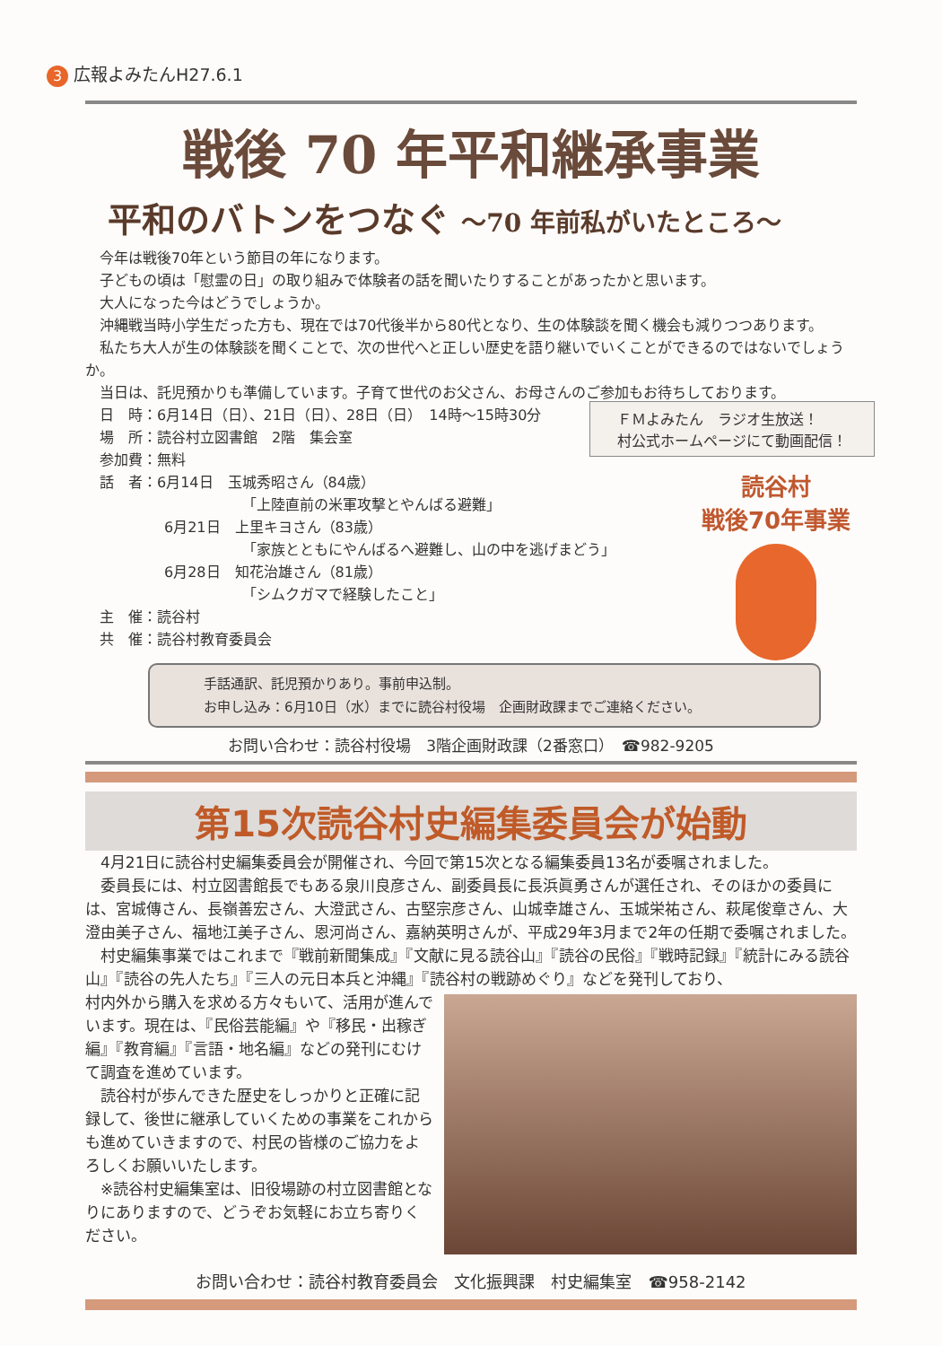3 広報よみたんH27.6.1
戦後 70 年平和継承事業
平和のバトンをつなぐ ～70 年前私がいたところ～
今年は戦後70年という節目の年になります。
子どもの頃は「慰霊の日」の取り組みで体験者の話を聞いたりすることがあったかと思います。
大人になった今はどうでしょうか。
沖縄戦当時小学生だった方も、現在では70代後半から80代となり、生の体験談を聞く機会も減りつつあります。
私たち大人が生の体験談を聞くことで、次の世代へと正しい歴史を語り継いでいくことができるのではないでしょうか。
当日は、託児預かりも準備しています。子育て世代のお父さん、お母さんのご参加もお待ちしております。
日　時：6月14日（日）、21日（日）、28日（日）　14時～15時30分
場　所：読谷村立図書館　2階　集会室
参加費：無料
話　者：6月14日　玉城秀昭さん（84歳）
「上陸直前の米軍攻撃とやんばる避難」
6月21日　上里キヨさん（83歳）
「家族とともにやんばるへ避難し、山の中を逃げまどう」
6月28日　知花治雄さん（81歳）
「シムクガマで経験したこと」
主　催：読谷村
共　催：読谷村教育委員会
ＦＭよみたん　ラジオ生放送！
村公式ホームページにて動画配信！
読谷村
戦後70年事業
手話通訳、託児預かりあり。事前申込制。
お申し込み：6月10日（水）までに読谷村役場　企画財政課までご連絡ください。
お問い合わせ：読谷村役場　3階企画財政課（2番窓口）　☎982-9205
第15次読谷村史編集委員会が始動
4月21日に読谷村史編集委員会が開催され、今回で第15次となる編集委員13名が委嘱されました。
委員長には、村立図書館長でもある泉川良彦さん、副委員長に長浜眞勇さんが選任され、そのほかの委員には、宮城傳さん、長嶺善宏さん、大澄武さん、古堅宗彦さん、山城幸雄さん、玉城栄祐さん、萩尾俊章さん、大澄由美子さん、福地江美子さん、恩河尚さん、嘉納英明さんが、平成29年3月まで2年の任期で委嘱されました。
村史編集事業ではこれまで『戦前新聞集成』『文献に見る読谷山』『読谷の民俗』『戦時記録』『統計にみる読谷山』『読谷の先人たち』『三人の元日本兵と沖縄』『読谷村の戦跡めぐり』などを発刊しており、
村内外から購入を求める方々もいて、活用が進んでいます。現在は、『民俗芸能編』や『移民・出稼ぎ編』『教育編』『言語・地名編』などの発刊にむけて調査を進めています。
読谷村が歩んできた歴史をしっかりと正確に記録して、後世に継承していくための事業をこれからも進めていきますので、村民の皆様のご協力をよろしくお願いいたします。
※読谷村史編集室は、旧役場跡の村立図書館となりにありますので、どうぞお気軽にお立ち寄りください。
お問い合わせ：読谷村教育委員会　文化振興課　村史編集室　☎958-2142